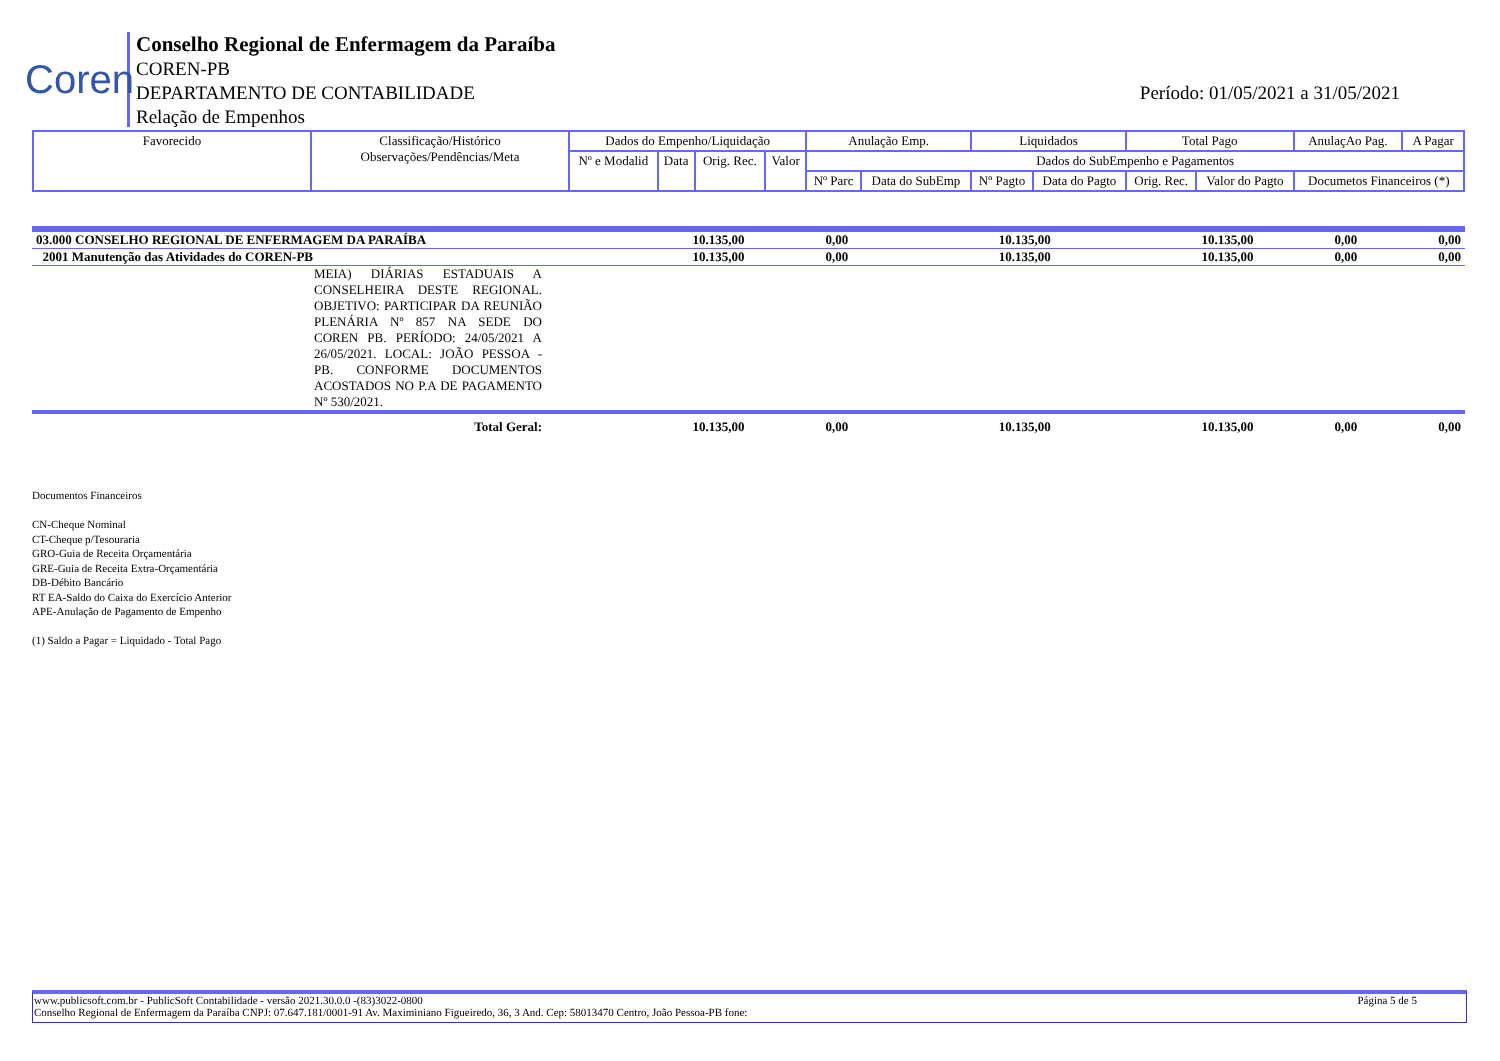Coren
Conselho Regional de Enfermagem da Paraíba
COREN-PB
DEPARTAMENTO DE CONTABILIDADE
Relação de Empenhos
Período: 01/05/2021 a 31/05/2021
| Favorecido | Classificação/Histórico Observações/Pendências/Meta | Dados do Empenho/Liquidação | | | | Anulação Emp. | | Liquidados | | Total Pago | | AnulaçAo Pag. | A Pagar |
| --- | --- | --- | --- | --- | --- | --- | --- | --- | --- | --- | --- | --- | --- |
| | | Nº e Modalid | Data | Orig. Rec. | Valor | Dados do SubEmpenho e Pagamentos | | | | | | | |
| | | | | | | Nº Parc | Data do SubEmp | Nº Pagto | Data do Pagto | Orig. Rec. | Valor do Pagto | Documetos Financeiros (*) | |
| 03.000 CONSELHO REGIONAL DE ENFERMAGEM DA PARAÍBA | | 10.135,00 | 0,00 | 10.135,00 | 10.135,00 | 0,00 | 0,00 |
| 2001 Manutenção das Atividades do COREN-PB | | 10.135,00 | 0,00 | 10.135,00 | 10.135,00 | 0,00 | 0,00 |
| | MEIA) DIÁRIAS ESTADUAIS A CONSELHEIRA DESTE REGIONAL. OBJETIVO: PARTICIPAR DA REUNIÃO PLENÁRIA Nº 857 NA SEDE DO COREN PB. PERÍODO: 24/05/2021 A 26/05/2021. LOCAL: JOÃO PESSOA - PB. CONFORME DOCUMENTOS ACOSTADOS NO P.A DE PAGAMENTO Nº 530/2021. | | | | | | |
| | Total Geral: | 10.135,00 | 0,00 | 10.135,00 | 10.135,00 | 0,00 | 0,00 |
Documentos Financeiros
CN-Cheque Nominal
CT-Cheque p/Tesouraria
GRO-Guia de Receita Orçamentária
GRE-Guia de Receita Extra-Orçamentária
DB-Débito Bancário
RT EA-Saldo do Caixa do Exercício Anterior
APE-Anulação de Pagamento de Empenho
(1) Saldo a Pagar = Liquidado - Total Pago
www.publicsoft.com.br - PublicSoft Contabilidade - versão 2021.30.0.0 -(83)3022-0800 Página 5 de 5
Conselho Regional de Enfermagem da Paraíba CNPJ: 07.647.181/0001-91 Av. Maximiniano Figueiredo, 36, 3 And. Cep: 58013470 Centro, João Pessoa-PB fone: